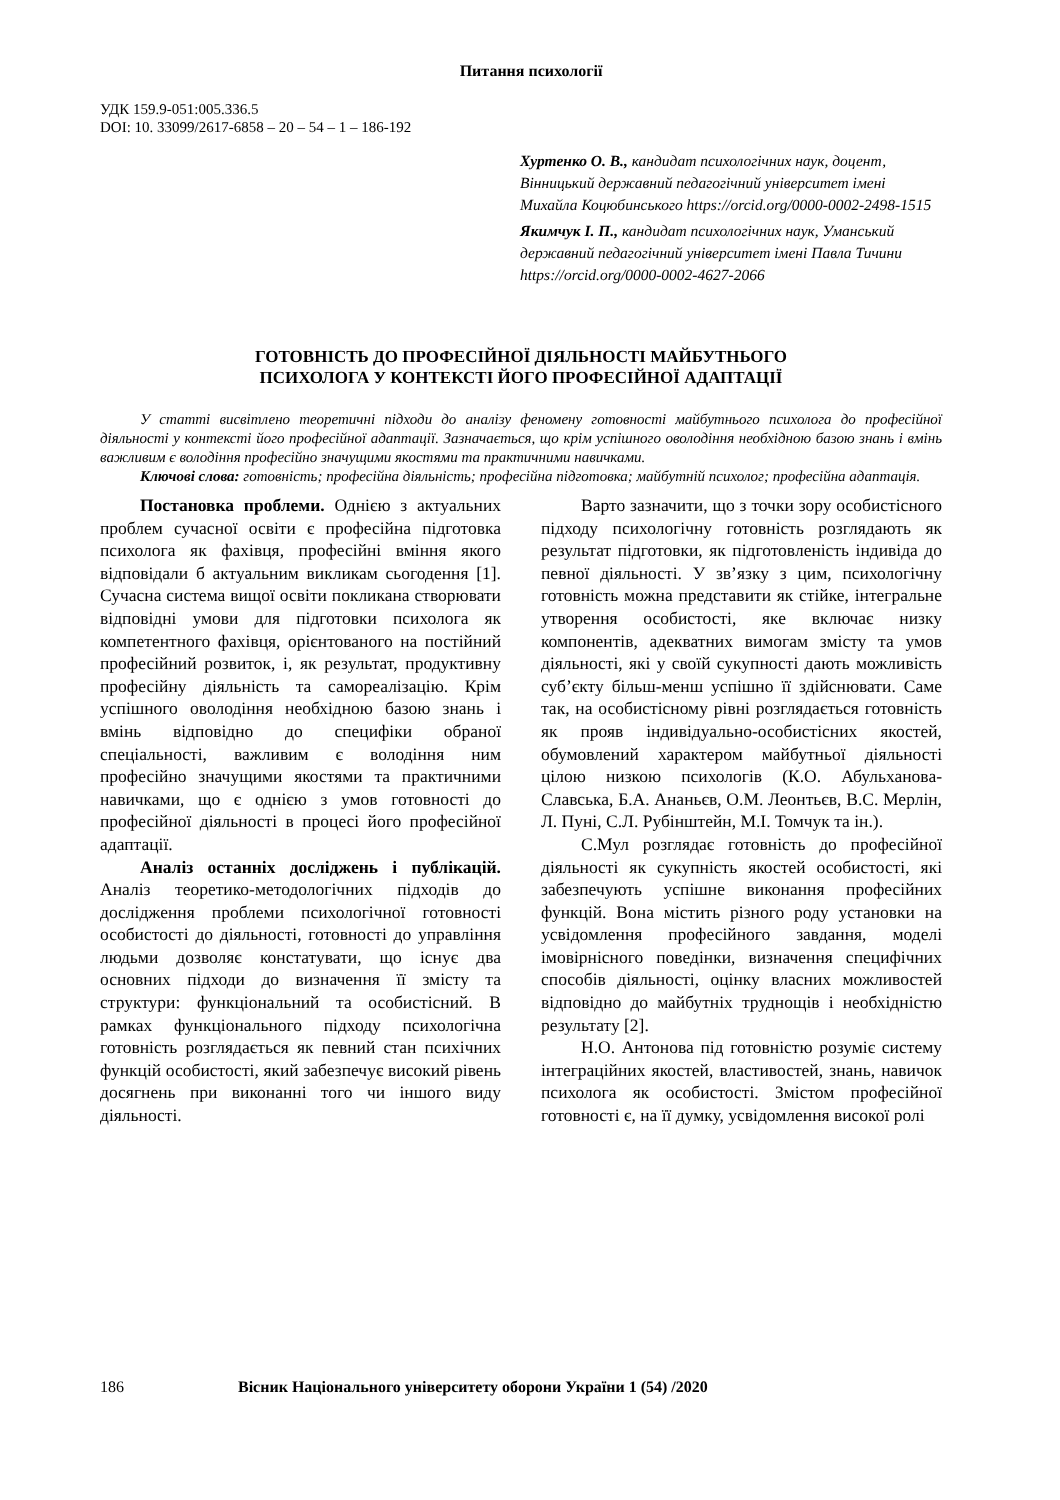Питання психології
УДК 159.9-051:005.336.5
DOI: 10. 33099/2617-6858 – 20 – 54 – 1 – 186-192
Хуртенко О. В., кандидат психологічних наук, доцент, Вінницький державний педагогічний університет імені Михайла Коцюбинського https://orcid.org/0000-0002-2498-1515
Якимчук І. П., кандидат психологічних наук, Уманський державний педагогічний університет імені Павла Тичини https://orcid.org/0000-0002-4627-2066
ГОТОВНІСТЬ ДО ПРОФЕСІЙНОЇ ДІЯЛЬНОСТІ МАЙБУТНЬОГО
ПСИХОЛОГА У КОНТЕКСТІ ЙОГО ПРОФЕСІЙНОЇ АДАПТАЦІЇ
У статті висвітлено теоретичні підходи до аналізу феномену готовності майбутнього психолога до професійної діяльності у контексті його професійної адаптації. Зазначається, що крім успішного оволодіння необхідною базою знань і вмінь важливим є володіння професійно значущими якостями та практичними навичками.
Ключові слова: готовність; професійна діяльність; професійна підготовка; майбутній психолог; професійна адаптація.
Постановка проблеми. Однією з актуальних проблем сучасної освіти є професійна підготовка психолога як фахівця, професійні вміння якого відповідали б актуальним викликам сьогодення [1]. Сучасна система вищої освіти покликана створювати відповідні умови для підготовки психолога як компетентного фахівця, орієнтованого на постійний професійний розвиток, і, як результат, продуктивну професійну діяльність та самореалізацію. Крім успішного оволодіння необхідною базою знань і вмінь відповідно до специфіки обраної спеціальності, важливим є володіння ним професійно значущими якостями та практичними навичками, що є однією з умов готовності до професійної діяльності в процесі його професійної адаптації.
Аналіз останніх досліджень і публікацій. Аналіз теоретико-методологічних підходів до дослідження проблеми психологічної готовності особистості до діяльності, готовності до управління людьми дозволяє констатувати, що існує два основних підходи до визначення її змісту та структури: функціональний та особистісний. В рамках функціонального підходу психологічна готовність розглядається як певний стан психічних функцій особистості, який забезпечує високий рівень досягнень при виконанні того чи іншого виду діяльності.
Варто зазначити, що з точки зору особистісного підходу психологічну готовність розглядають як результат підготовки, як підготовленість індивіда до певної діяльності. У зв’язку з цим, психологічну готовність можна представити як стійке, інтегральне утворення особистості, яке включає низку компонентів, адекватних вимогам змісту та умов діяльності, які у своїй сукупності дають можливість суб’єкту більш-менш успішно її здійснювати. Саме так, на особистісному рівні розглядається готовність як прояв індивідуально-особистісних якостей, обумовлений характером майбутньої діяльності цілою низкою психологів (К.О. Абульханова-Славська, Б.А. Ананьєв, О.М. Леонтьєв, В.С. Мерлін, Л. Пуні, С.Л. Рубінштейн, М.І. Томчук та ін.).
С.Мул розглядає готовність до професійної діяльності як сукупність якостей особистості, які забезпечують успішне виконання професійних функцій. Вона містить різного роду установки на усвідомлення професійного завдання, моделі імовірнісного поведінки, визначення специфічних способів діяльності, оцінку власних можливостей відповідно до майбутніх труднощів і необхідністю результату [2].
Н.О. Антонова під готовністю розуміє систему інтеграційних якостей, властивостей, знань, навичок психолога як особистості. Змістом професійної готовності є, на її думку, усвідомлення високої ролі
186 Вісник Національного університету оборони України 1 (54) /2020